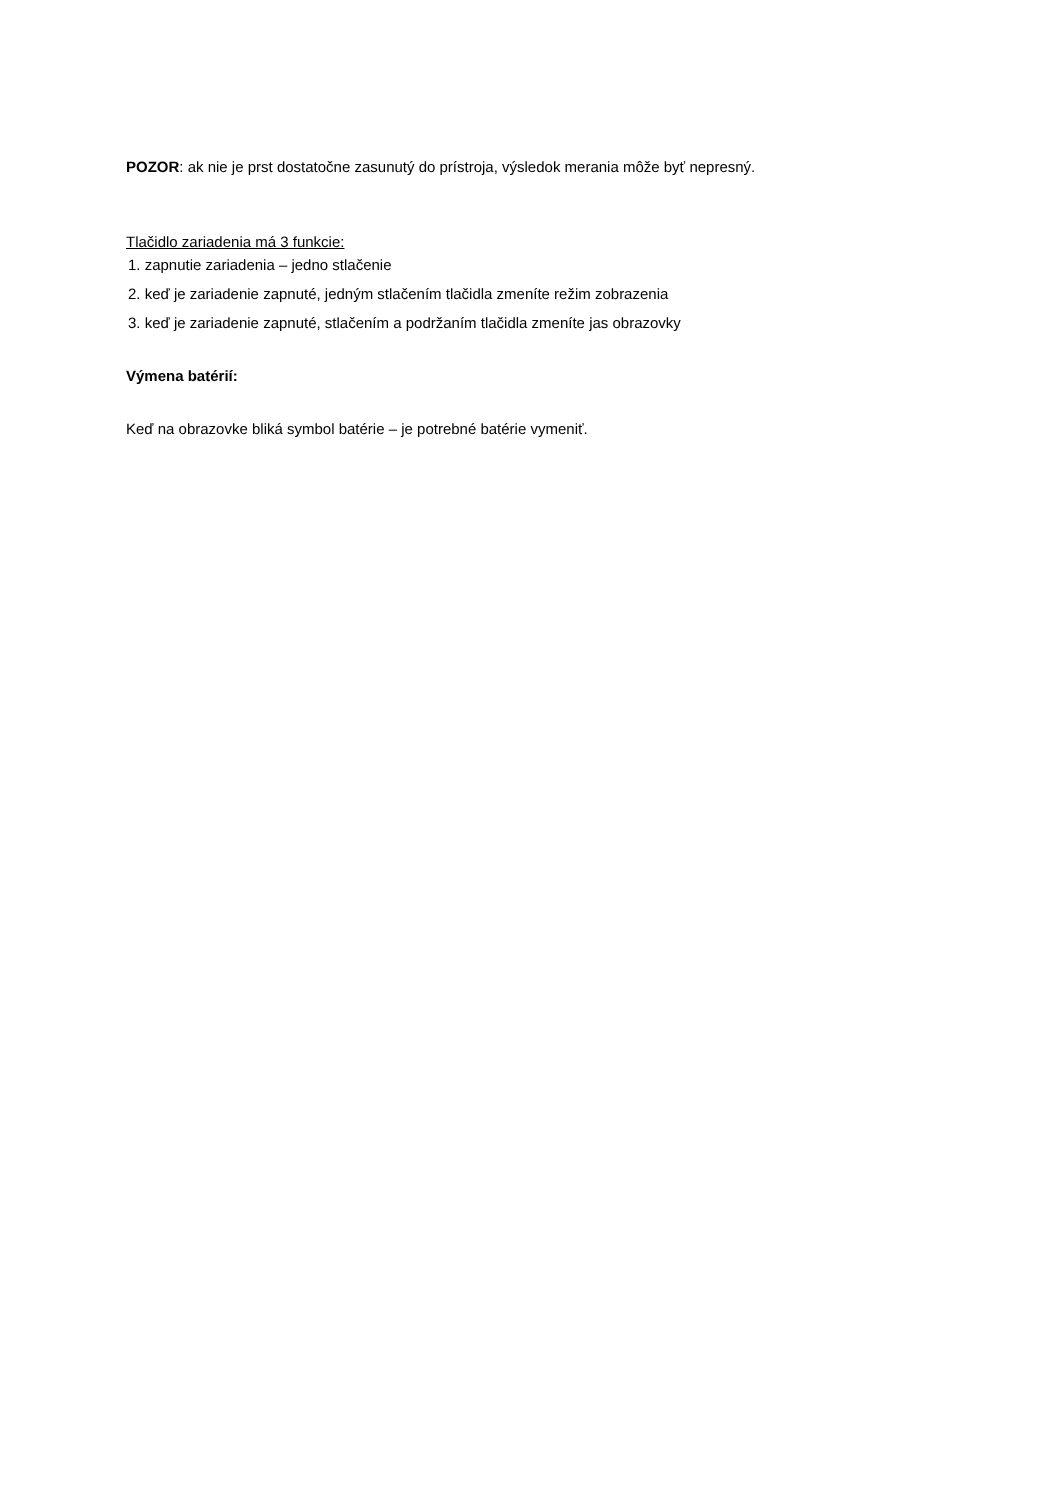POZOR: ak nie je prst dostatočne zasunutý do prístroja, výsledok merania môže byť nepresný.
Tlačidlo zariadenia má 3 funkcie:
1. zapnutie zariadenia – jedno stlačenie
2. keď je zariadenie zapnuté, jedným stlačením tlačidla zmeníte režim zobrazenia
3. keď je zariadenie zapnuté, stlačením a podržaním tlačidla zmeníte jas obrazovky
Výmena batérií:
Keď na obrazovke bliká symbol batérie – je potrebné batérie vymeniť.